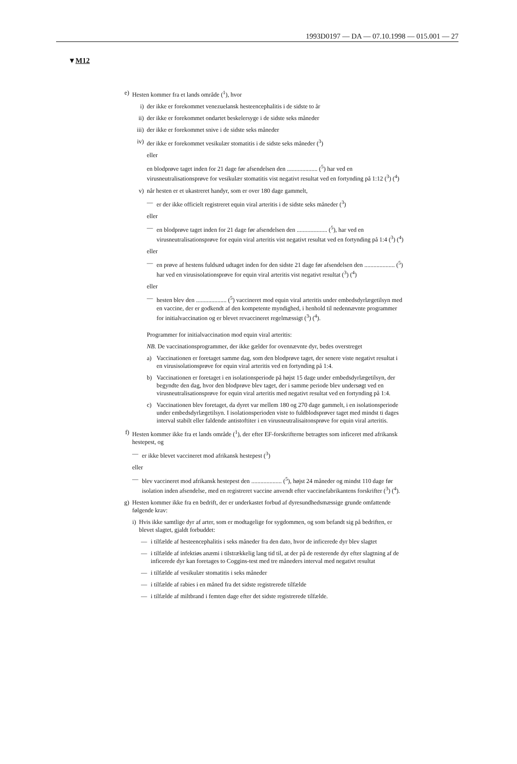1993D0197 — DA — 07.10.1998 — 015.001 — 27
▼M12
e) Hesten kommer fra et lands område (<sup>1</sup>), hvor
i) der ikke er forekommet venezuelansk hesteencephalitis i de sidste to år
ii) der ikke er forekommet ondartet beskelersyge i de sidste seks måneder
iii) der ikke er forekommet snive i de sidste seks måneder
iv) der ikke er forekommet vesikulær stomatitis i de sidste seks måneder (<sup>3</sup>)
eller
en blodprøve taget inden for 21 dage før afsendelsen den .................... (<sup>5</sup>) har ved en virusneutralisationsprøve for vesikulær stomatitis vist negativt resultat ved en fortynding på 1:12 (<sup>3</sup>) (<sup>4</sup>)
v) når hesten er et ukastreret handyr, som er over 180 dage gammelt,
— er der ikke officielt registreret equin viral arteritis i de sidste seks måneder (<sup>3</sup>)
eller
— en blodprøve taget inden for 21 dage før afsendelsen den .................... (<sup>5</sup>), har ved en virusneutralisationsprøve for equin viral arteritis vist negativt resultat ved en fortynding på 1:4 (<sup>3</sup>) (<sup>4</sup>)
eller
— en prøve af hestens fuldsæd udtaget inden for den sidste 21 dage før afsendelsen den .................... (<sup>5</sup>) har ved en virusisolationsprøve for equin viral arteritis vist negativt resultat (<sup>3</sup>) (<sup>4</sup>)
eller
— hesten blev den .................... (<sup>5</sup>) vaccineret mod equin viral arteritis under embedsdyrlægetilsyn med en vaccine, der er godkendt af den kompetente myndighed, i henhold til nedennævnte programmer for initialvaccination og er blevet revaccineret regelmæssigt (<sup>3</sup>) (<sup>4</sup>).
Programmer for initialvaccination mod equin viral arteritis:
NB. De vaccinationsprogrammer, der ikke gælder for ovennævnte dyr, bedes overstreget
a) Vaccinationen er foretaget samme dag, som den blodprøve taget, der senere viste negativt resultat i en virusisolationsprøve for equin viral arteritis ved en fortynding på 1:4.
b) Vaccinationen er foretaget i en isolationsperiode på højst 15 dage under embedsdyrlægetilsyn, der begyndte den dag, hvor den blodprøve blev taget, der i samme periode blev undersøgt ved en virusneutralisationsprøve for equin viral arteritis med negativt resultat ved en fortynding på 1:4.
c) Vaccinationen blev foretaget, da dyret var mellem 180 og 270 dage gammelt, i en isolationsperiode under embedsdyrlægetilsyn. I isolationsperioden viste to fuldblodsprøver taget med mindst ti dages interval stabilt eller faldende antistoftiter i en virusneutralisaitonsprøve for equin viral arteritis.
f) Hesten kommer ikke fra et lands område (<sup>1</sup>), der efter EF-forskrifterne betragtes som inficeret med afrikansk hestepest, og
— er ikke blevet vaccineret mod afrikansk hestepest (<sup>3</sup>)
eller
— blev vaccineret mod afrikansk hestepest den .................... (<sup>5</sup>), højst 24 måneder og mindst 110 dage før isolation inden afsendelse, med en registreret vaccine anvendt efter vaccinefabrikantens forskrifter (<sup>3</sup>) (<sup>4</sup>).
g) Hesten kommer ikke fra en bedrift, der er underkastet forbud af dyresundhedsmæssige grunde omfattende følgende krav:
i) Hvis ikke samtlige dyr af arter, som er modtagelige for sygdommen, og som befandt sig på bedriften, er blevet slagtet, gjaldt forbuddet:
— i tilfælde af hesteencephalitis i seks måneder fra den dato, hvor de inficerede dyr blev slagtet
— i tilfælde af infektiøs anæmi i tilstrækkelig lang tid til, at der på de resterende dyr efter slagtning af de inficerede dyr kan foretages to Coggins-test med tre måneders interval med negativt resultat
— i tilfælde af vesikulær stomatitis i seks måneder
— i tilfælde af rabies i en måned fra det sidste registrerede tilfælde
— i tilfælde af miltbrand i femten dage efter det sidste registrerede tilfælde.